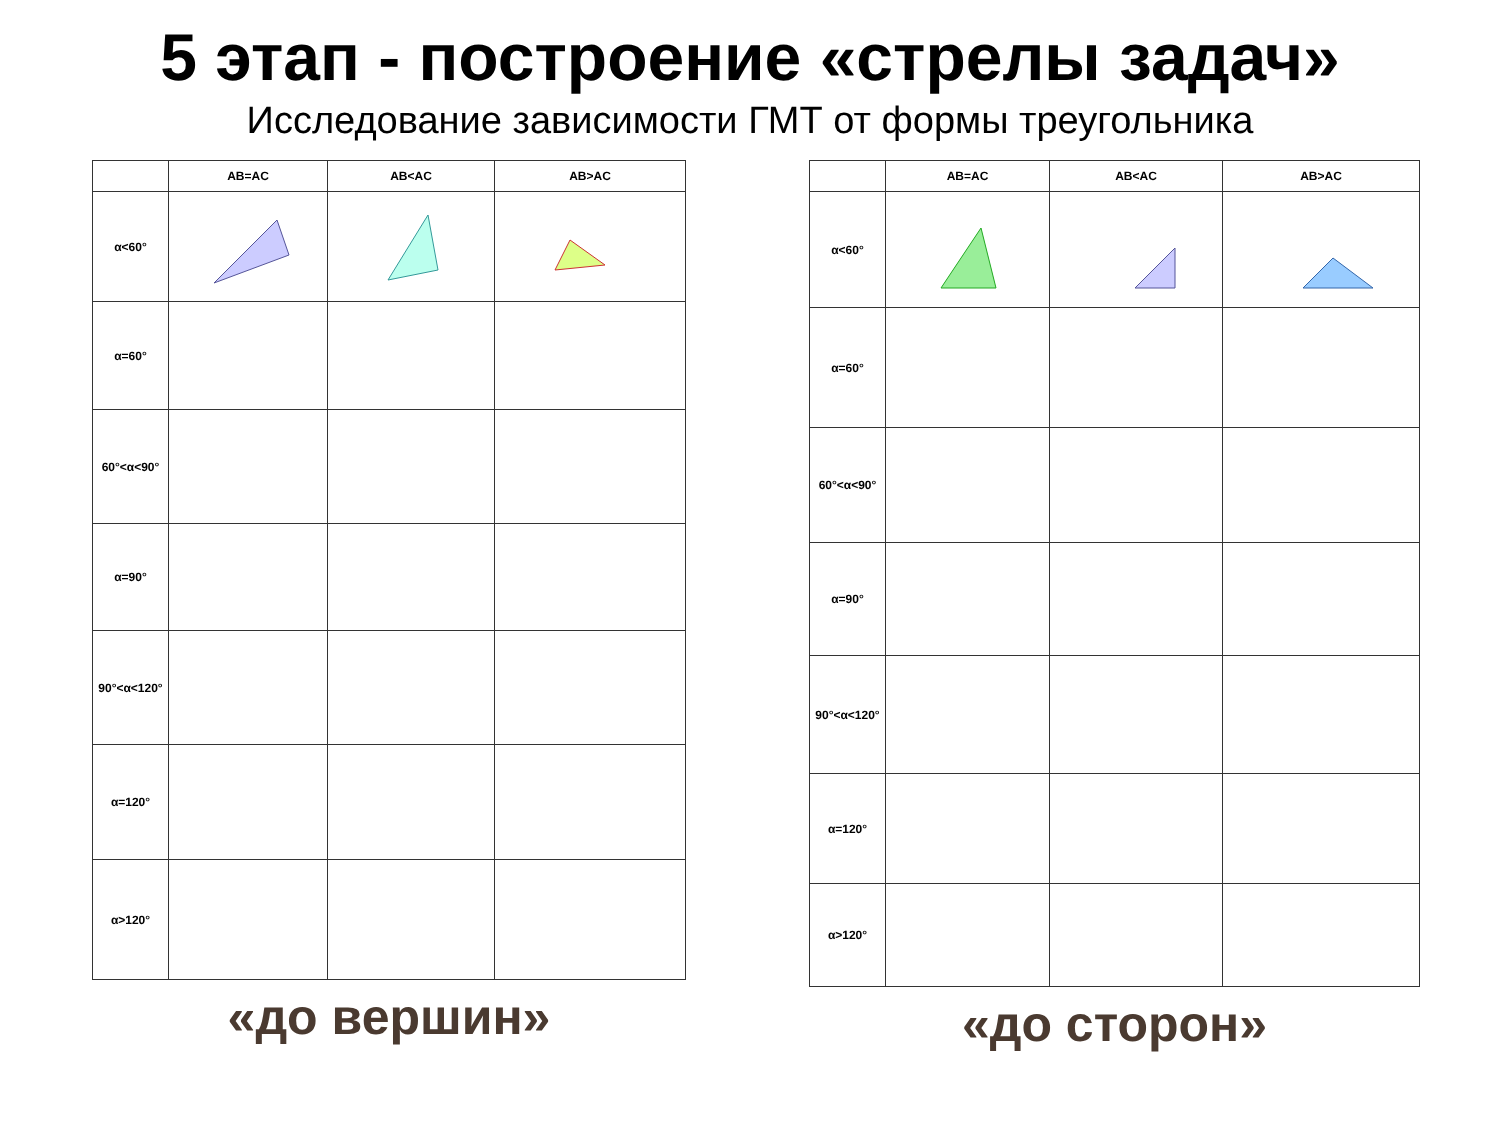5 этап - построение «стрелы задач»
Исследование зависимости ГМТ от формы треугольника
| | AB=AC | AB<AC | AB>AC |
| --- | --- | --- | --- |
| α<60° | | | |
| α=60° | | | |
| 60°<α<90° | | | |
| α=90° | | | |
| 90°<α<120° | | | |
| α=120° | | | |
| α>120° | | | |
«до вершин»
| | AB=AC | AB<AC | AB>AC |
| --- | --- | --- | --- |
| α<60° | | | |
| α=60° | | | |
| 60°<α<90° | | | |
| α=90° | | | |
| 90°<α<120° | | | |
| α=120° | | | |
| α>120° | | | |
«до сторон»